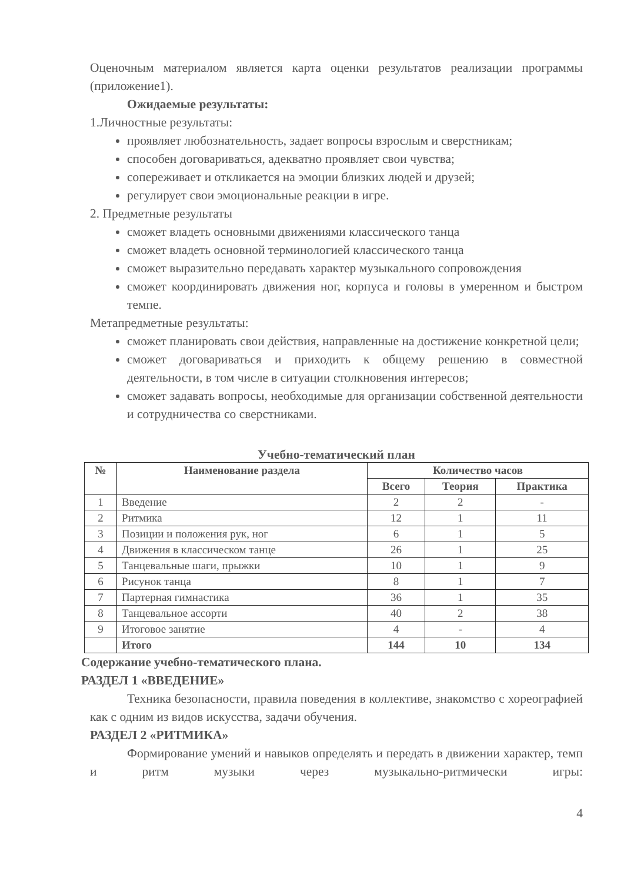Оценочным материалом является карта оценки результатов реализации программы (приложение1).
Ожидаемые результаты:
1.Личностные результаты:
проявляет любознательность, задает вопросы взрослым и сверстникам;
способен договариваться, адекватно проявляет свои чувства;
сопереживает и откликается на эмоции близких людей и друзей;
регулирует свои эмоциональные реакции в игре.
2. Предметные результаты
сможет владеть основными движениями классического танца
сможет владеть основной терминологией классического танца
сможет выразительно передавать характер музыкального сопровождения
сможет координировать движения ног, корпуса и головы в умеренном и быстром темпе.
Метапредметные результаты:
сможет планировать свои действия, направленные на достижение конкретной цели;
сможет договариваться и приходить к общему решению в совместной деятельности, в том числе в ситуации столкновения интересов;
сможет задавать вопросы, необходимые для организации собственной деятельности и сотрудничества со сверстниками.
Учебно-тематический план
| № | Наименование раздела | Количество часов | | |
| --- | --- | --- | --- | --- |
| | | Всего | Теория | Практика |
| 1 | Введение | 2 | 2 | - |
| 2 | Ритмика | 12 | 1 | 11 |
| 3 | Позиции и положения рук, ног | 6 | 1 | 5 |
| 4 | Движения в классическом танце | 26 | 1 | 25 |
| 5 | Танцевальные шаги, прыжки | 10 | 1 | 9 |
| 6 | Рисунок танца | 8 | 1 | 7 |
| 7 | Партерная гимнастика | 36 | 1 | 35 |
| 8 | Танцевальное ассорти | 40 | 2 | 38 |
| 9 | Итоговое занятие | 4 | - | 4 |
| | Итого | 144 | 10 | 134 |
Содержание учебно-тематического плана.
РАЗДЕЛ 1 «ВВЕДЕНИЕ»
Техника безопасности, правила поведения в коллективе, знакомство с хореографией как с одним из видов искусства, задачи обучения.
РАЗДЕЛ 2 «РИТМИКА»
Формирование умений и навыков определять и передать в движении характер, темп и ритм музыки через музыкально-ритмически игры:
4